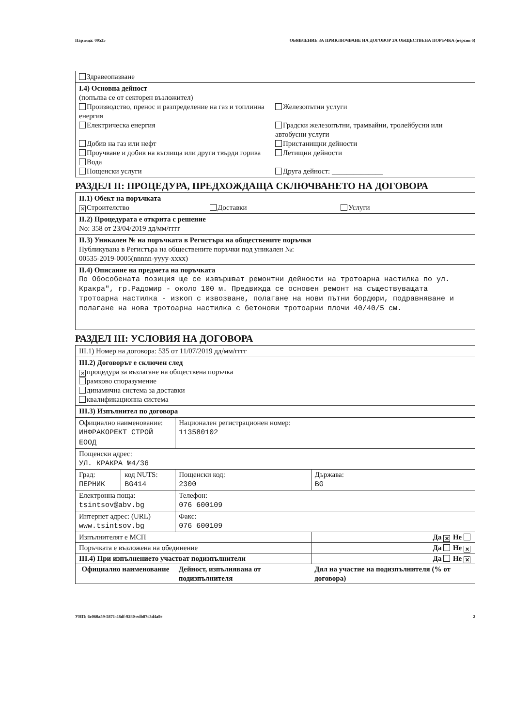Партида: 00535 ОБЯВЛЕНИЕ ЗА ПРИКЛЮЧВАНЕ НА ДОГОВОР ЗА ОБЩЕСТВЕНА ПОРЪЧКА (версия 6)
Здравеопазване
I.4) Основна дейност
(попълва се от секторен възложител)
Производство, пренос и разпределение на газ и топлинна енергия
Електрическа енергия
Добив на газ или нефт
Проучване и добив на въглища или други твърди горива
Вода
Пощенски услуги
Железопътни услуги
Градски железопътни, трамвайни, тролейбусни или автобусни услуги
Пристанищни дейности
Летищни дейности
Друга дейност: ______________
РАЗДЕЛ II: ПРОЦЕДУРА, ПРЕДХОЖДАЩА СКЛЮЧВАНЕТО НА ДОГОВОРА
II.1) Обект на поръчката
✕ Строителство Доставки Услуги
II.2) Процедурата е открита с решение
No: 358 от 23/04/2019 дд/мм/гггг
II.3) Уникален № на поръчката в Регистъра на обществените поръчки
Публикувана в Регистъра на обществените поръчки под уникален №:
00535-2019-0005(nnnnn-yyyy-xxxx)
II.4) Описание на предмета на поръчката
По Обособената позиция ще се извършват ремонтни дейности на тротоарна настилка по ул. Кракра", гр.Радомир - около 100 м. Предвижда се основен ремонт на съществуващата тротоарна настилка - изкоп с извозване, полагане на нови пътни бордюри, подравняване и полагане на нова тротоарна настилка с бетонови тротоарни плочи 40/40/5 см.
РАЗДЕЛ III: УСЛОВИЯ НА ДОГОВОРА
III.1) Номер на договора: 535 от 11/07/2019 дд/мм/гггг
III.2) Договорът е сключен след
✕ процедура за възлагане на обществена поръчка
рамково споразумение
динамична система за доставки
квалификационна система
III.3) Изпълнител по договора
| Официално наименование: ИНФРАКОРЕКТ СТРОЙ ЕООД | | Национален регистрационен номер: 113580102 | |
| Пощенски адрес: УЛ. КРАКРА №4/36 | | | |
| Град: ПЕРНИК | код NUTS: BG414 | Пощенски код: 2300 | Държава: BG |
| Електронна поща: tsintsov@abv.bg | | Телефон: 076 600109 | |
| Интернет адрес: (URL) www.tsintsov.bg | | Факс: 076 600109 | |
| Изпълнителят е МСП | | | Да ✕ Не |
| Поръчката е възложена на обединение | | | Да Не ✕ |
| III.4) При изпълнението участват подизпълнители | | | Да Не ✕ |
| Официално наименование | | Дейност, изпълнявана от подизпълнителя | Дял на участие на подизпълнителя (% от договора) |
УНП: 6c060a59-5871-48df-9280-edb87c3d4a9e 2